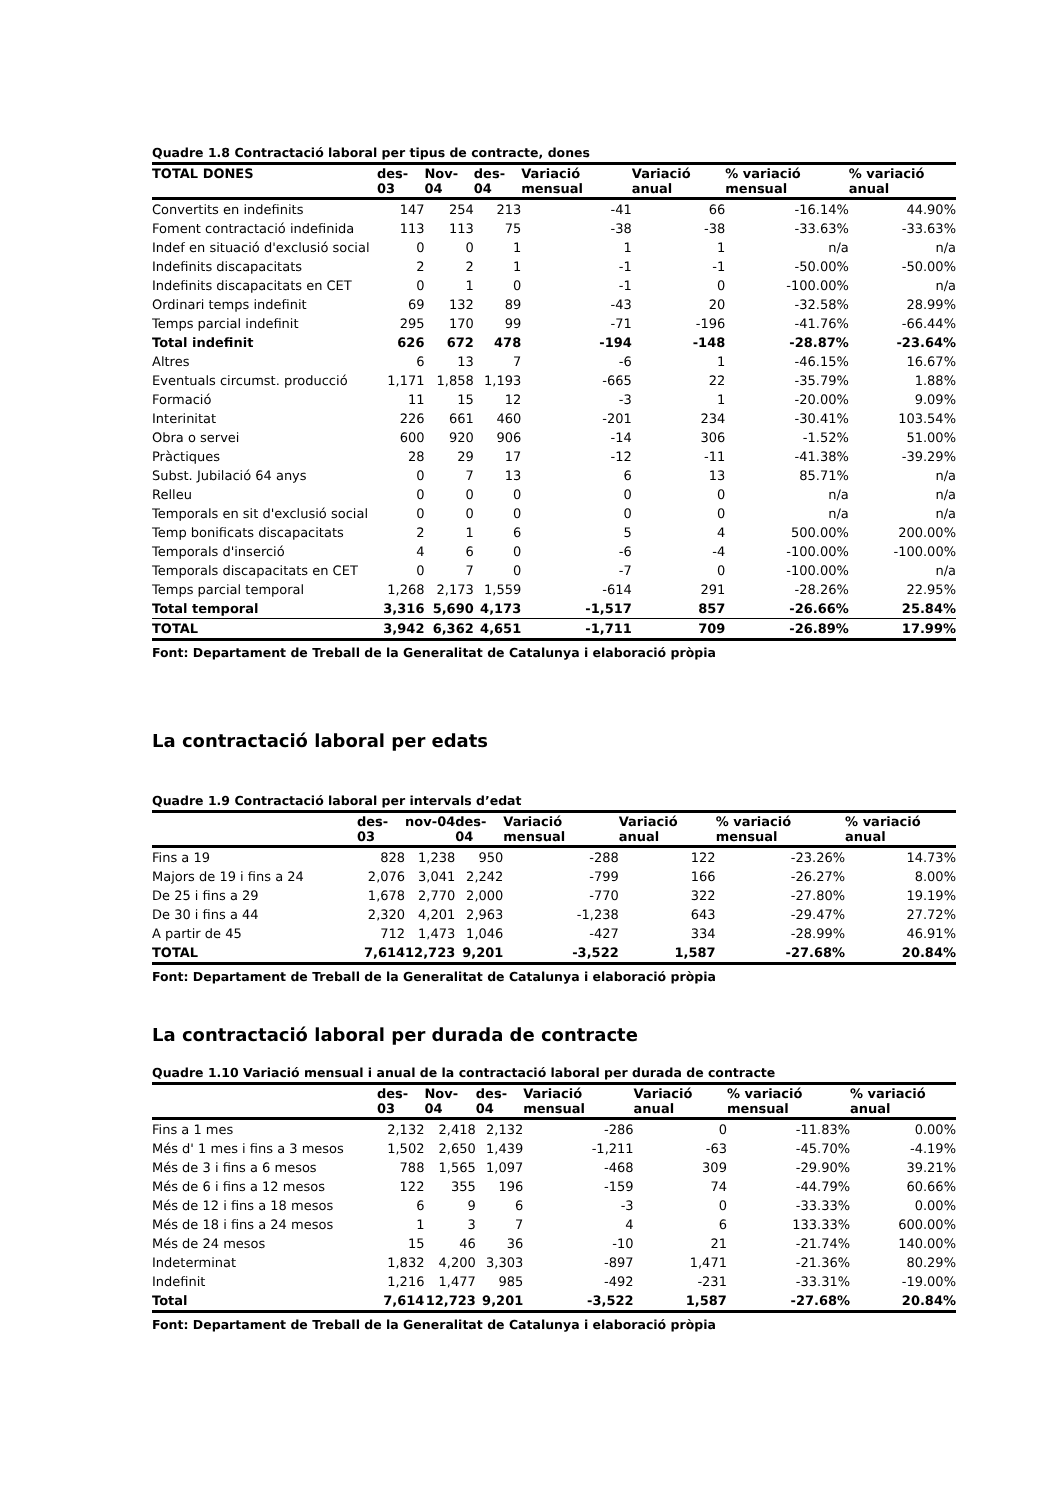Quadre 1.8 Contractació laboral per tipus de contracte, dones
| TOTAL DONES | des-03 | Nov-04 | des-04 | Variació mensual | Variació anual | % variació mensual | % variació anual |
| --- | --- | --- | --- | --- | --- | --- | --- |
| Convertits en indefinits | 147 | 254 | 213 | -41 | 66 | -16.14% | 44.90% |
| Foment contractació indefinida | 113 | 113 | 75 | -38 | -38 | -33.63% | -33.63% |
| Indef en situació d'exclusió social | 0 | 0 | 1 | 1 | 1 | n/a | n/a |
| Indefinits discapacitats | 2 | 2 | 1 | -1 | -1 | -50.00% | -50.00% |
| Indefinits discapacitats en CET | 0 | 1 | 0 | -1 | 0 | -100.00% | n/a |
| Ordinari temps indefinit | 69 | 132 | 89 | -43 | 20 | -32.58% | 28.99% |
| Temps parcial indefinit | 295 | 170 | 99 | -71 | -196 | -41.76% | -66.44% |
| Total indefinit | 626 | 672 | 478 | -194 | -148 | -28.87% | -23.64% |
| Altres | 6 | 13 | 7 | -6 | 1 | -46.15% | 16.67% |
| Eventuals circumst. producció | 1,171 | 1,858 | 1,193 | -665 | 22 | -35.79% | 1.88% |
| Formació | 11 | 15 | 12 | -3 | 1 | -20.00% | 9.09% |
| Interinitat | 226 | 661 | 460 | -201 | 234 | -30.41% | 103.54% |
| Obra o servei | 600 | 920 | 906 | -14 | 306 | -1.52% | 51.00% |
| Pràctiques | 28 | 29 | 17 | -12 | -11 | -41.38% | -39.29% |
| Subst. Jubilació 64 anys | 0 | 7 | 13 | 6 | 13 | 85.71% | n/a |
| Relleu | 0 | 0 | 0 | 0 | 0 | n/a | n/a |
| Temporals en sit d'exclusió social | 0 | 0 | 0 | 0 | 0 | n/a | n/a |
| Temp bonificats discapacitats | 2 | 1 | 6 | 5 | 4 | 500.00% | 200.00% |
| Temporals d'inserció | 4 | 6 | 0 | -6 | -4 | -100.00% | -100.00% |
| Temporals discapacitats en CET | 0 | 7 | 0 | -7 | 0 | -100.00% | n/a |
| Temps parcial temporal | 1,268 | 2,173 | 1,559 | -614 | 291 | -28.26% | 22.95% |
| Total temporal | 3,316 | 5,690 | 4,173 | -1,517 | 857 | -26.66% | 25.84% |
| TOTAL | 3,942 | 6,362 | 4,651 | -1,711 | 709 | -26.89% | 17.99% |
Font: Departament de Treball de la Generalitat de Catalunya i elaboració pròpia
La contractació laboral per edats
Quadre 1.9 Contractació laboral per intervals d’edat
| | des-03 | nov-04 | des-04 | Variació mensual | Variació anual | % variació mensual | % variació anual |
| --- | --- | --- | --- | --- | --- | --- | --- |
| Fins a 19 | 828 | 1,238 | 950 | -288 | 122 | -23.26% | 14.73% |
| Majors de 19 i fins a 24 | 2,076 | 3,041 | 2,242 | -799 | 166 | -26.27% | 8.00% |
| De 25 i fins a 29 | 1,678 | 2,770 | 2,000 | -770 | 322 | -27.80% | 19.19% |
| De 30 i fins a 44 | 2,320 | 4,201 | 2,963 | -1,238 | 643 | -29.47% | 27.72% |
| A partir de 45 | 712 | 1,473 | 1,046 | -427 | 334 | -28.99% | 46.91% |
| TOTAL | 7,614 | 12,723 | 9,201 | -3,522 | 1,587 | -27.68% | 20.84% |
Font: Departament de Treball de la Generalitat de Catalunya i elaboració pròpia
La contractació laboral per durada de contracte
Quadre 1.10 Variació mensual i anual de la contractació laboral per durada de contracte
| | des-03 | Nov-04 | des-04 | Variació mensual | Variació anual | % variació mensual | % variació anual |
| --- | --- | --- | --- | --- | --- | --- | --- |
| Fins a 1 mes | 2,132 | 2,418 | 2,132 | -286 | 0 | -11.83% | 0.00% |
| Més d' 1 mes i fins a 3 mesos | 1,502 | 2,650 | 1,439 | -1,211 | -63 | -45.70% | -4.19% |
| Més de 3 i fins a 6 mesos | 788 | 1,565 | 1,097 | -468 | 309 | -29.90% | 39.21% |
| Més de 6 i fins a 12 mesos | 122 | 355 | 196 | -159 | 74 | -44.79% | 60.66% |
| Més de 12 i fins a 18 mesos | 6 | 9 | 6 | -3 | 0 | -33.33% | 0.00% |
| Més de 18 i fins a 24 mesos | 1 | 3 | 7 | 4 | 6 | 133.33% | 600.00% |
| Més de 24 mesos | 15 | 46 | 36 | -10 | 21 | -21.74% | 140.00% |
| Indeterminat | 1,832 | 4,200 | 3,303 | -897 | 1,471 | -21.36% | 80.29% |
| Indefinit | 1,216 | 1,477 | 985 | -492 | -231 | -33.31% | -19.00% |
| Total | 7,614 | 12,723 | 9,201 | -3,522 | 1,587 | -27.68% | 20.84% |
Font: Departament de Treball de la Generalitat de Catalunya i elaboració pròpia